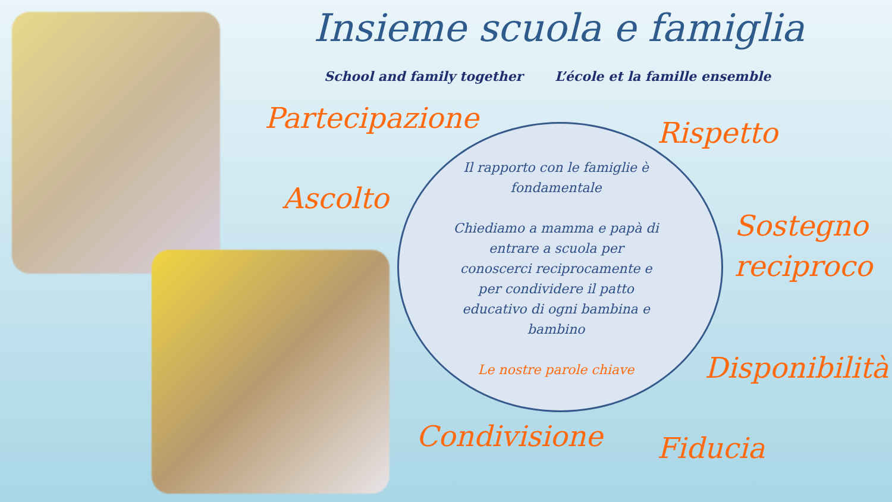Insieme scuola e famiglia
School and family together L’école et la famille ensemble
Partecipazione Rispetto
Ascolto
Sostegno
reciproco
Disponibilità
Condivisione Fiducia
Il rapporto con le famiglie è fondamentale
Chiediamo a mamma e papà di entrare a scuola per conoscerci reciprocamente e per condividere il patto educativo di ogni bambina e bambino
Le nostre parole chiave